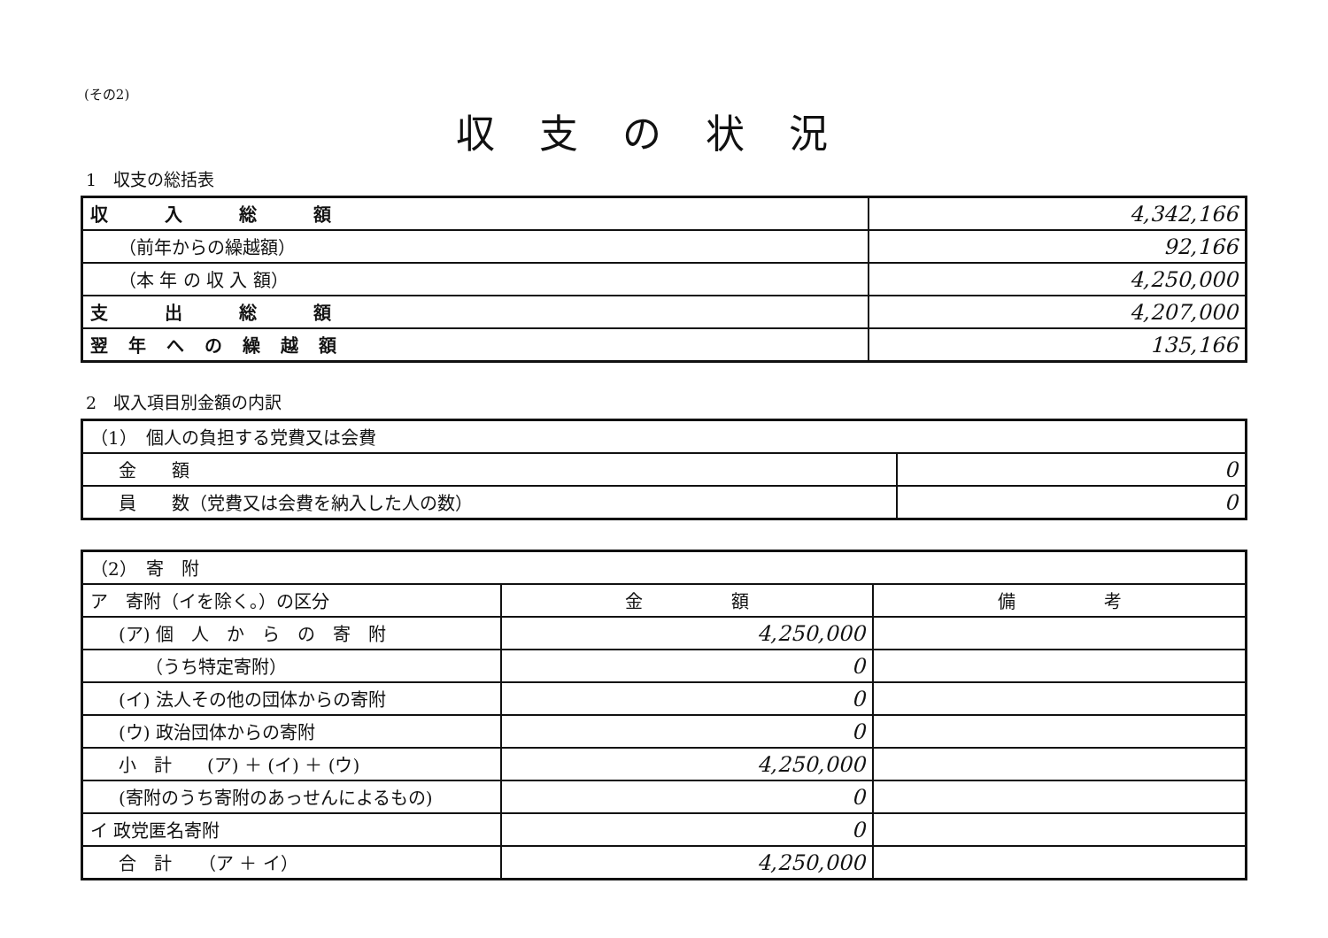(その2)
収支の状況
1　収支の総括表
| 収 入 総 額 | 4,342,166 |
| （前年からの繰越額） | 92,166 |
| （本 年 の 収 入 額） | 4,250,000 |
| 支 出 総 額 | 4,207,000 |
| 翌 年 へ の 繰 越 額 | 135,166 |
2　収入項目別金額の内訳
| （1） 個人の負担する党費又は会費 | |
| 金 額 | 0 |
| 員 数（党費又は会費を納入した人の数） | 0 |
| （2） 寄 附 | | |
| ア 寄附（イを除く。）の区分 | 金 額 | 備 考 |
| (ア) 個 人 か ら の 寄 附 | 4,250,000 | |
| （うち特定寄附） | 0 | |
| (イ) 法人その他の団体からの寄附 | 0 | |
| (ウ) 政治団体からの寄附 | 0 | |
| 小 計 (ア) ＋ (イ) ＋ (ウ) | 4,250,000 | |
| (寄附のうち寄附のあっせんによるもの) | 0 | |
| イ 政党匿名寄附 | 0 | |
| 合 計 （ア ＋ イ） | 4,250,000 | |